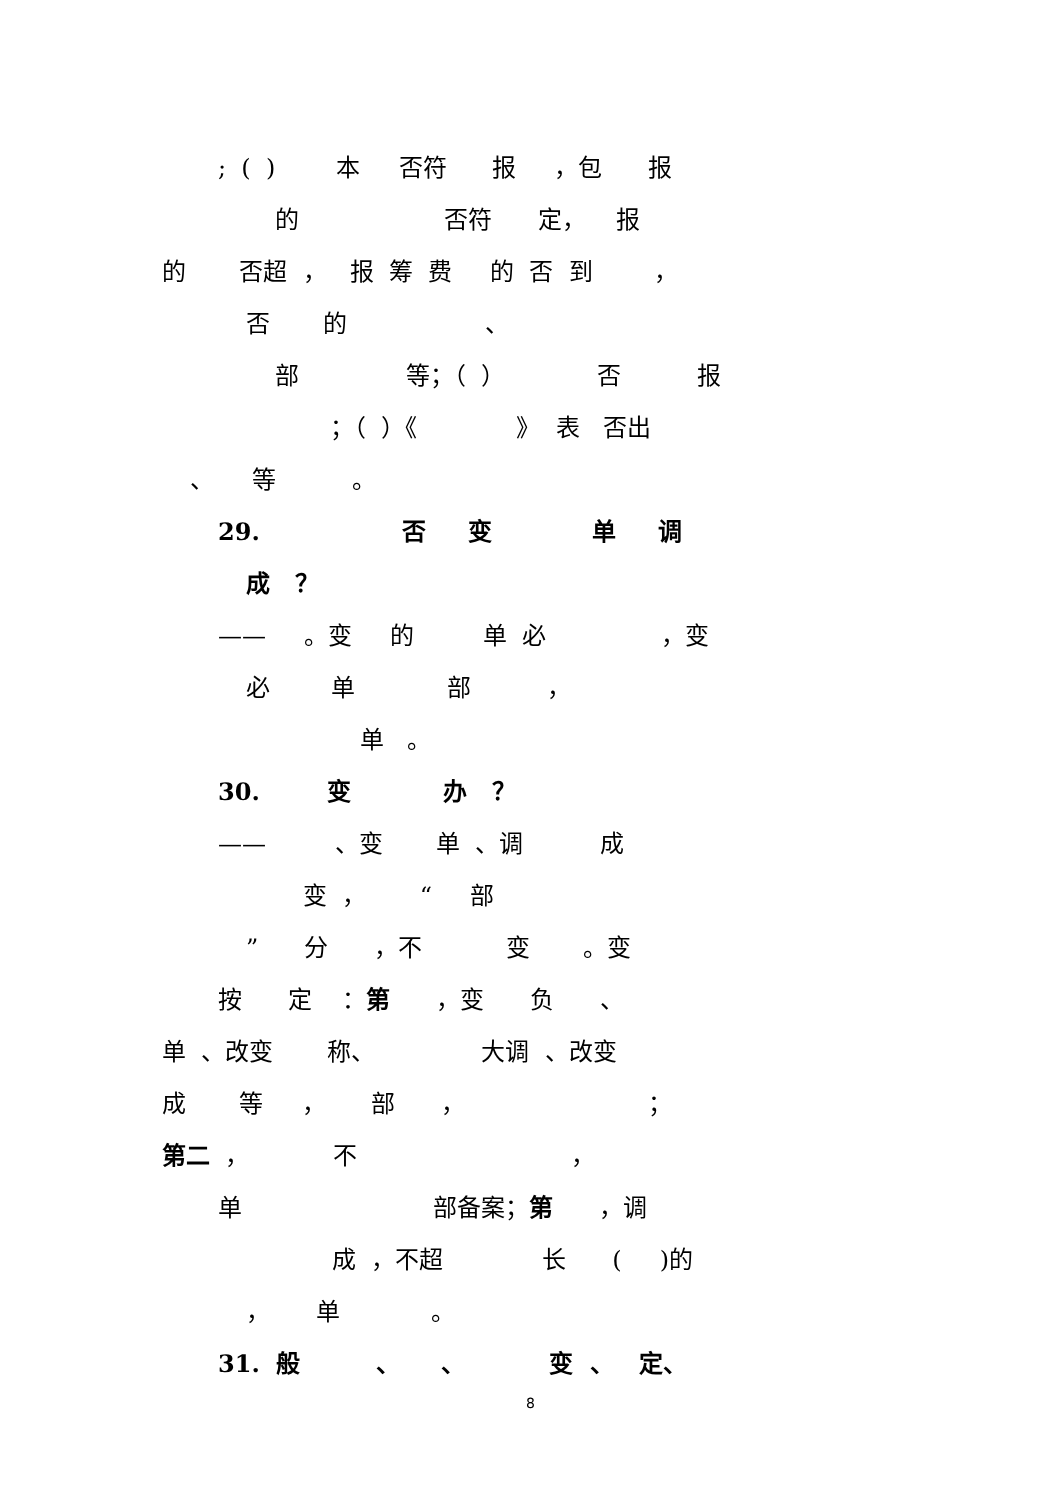; ( ) 本 否符 报 ，包 报
的 否符 定， 报
的 否超 ， 报 筹 费 的 否 到 ，
否 的 、
部 等；（ ） 否 报
；（ ）《 》 表 否出
、 等 。
29. 否 变 单 调
成 ？
—— 。变 的 单 必 ，变
必 单 部 ，
单 。
30. 变 办 ？
—— 、变 单 、调 成
变 ， “ 部
” 分 ，不 变 。变
按 定 ：第 ，变 负 、
单 、改变 称、 大调 、改变
成 等 ， 部 ， ；
第二 ， 不 ，
单 部备案；第 ，调
成 ，不超 长 ( )的
， 单 。
31. 般 、 、 变 、 定、
8